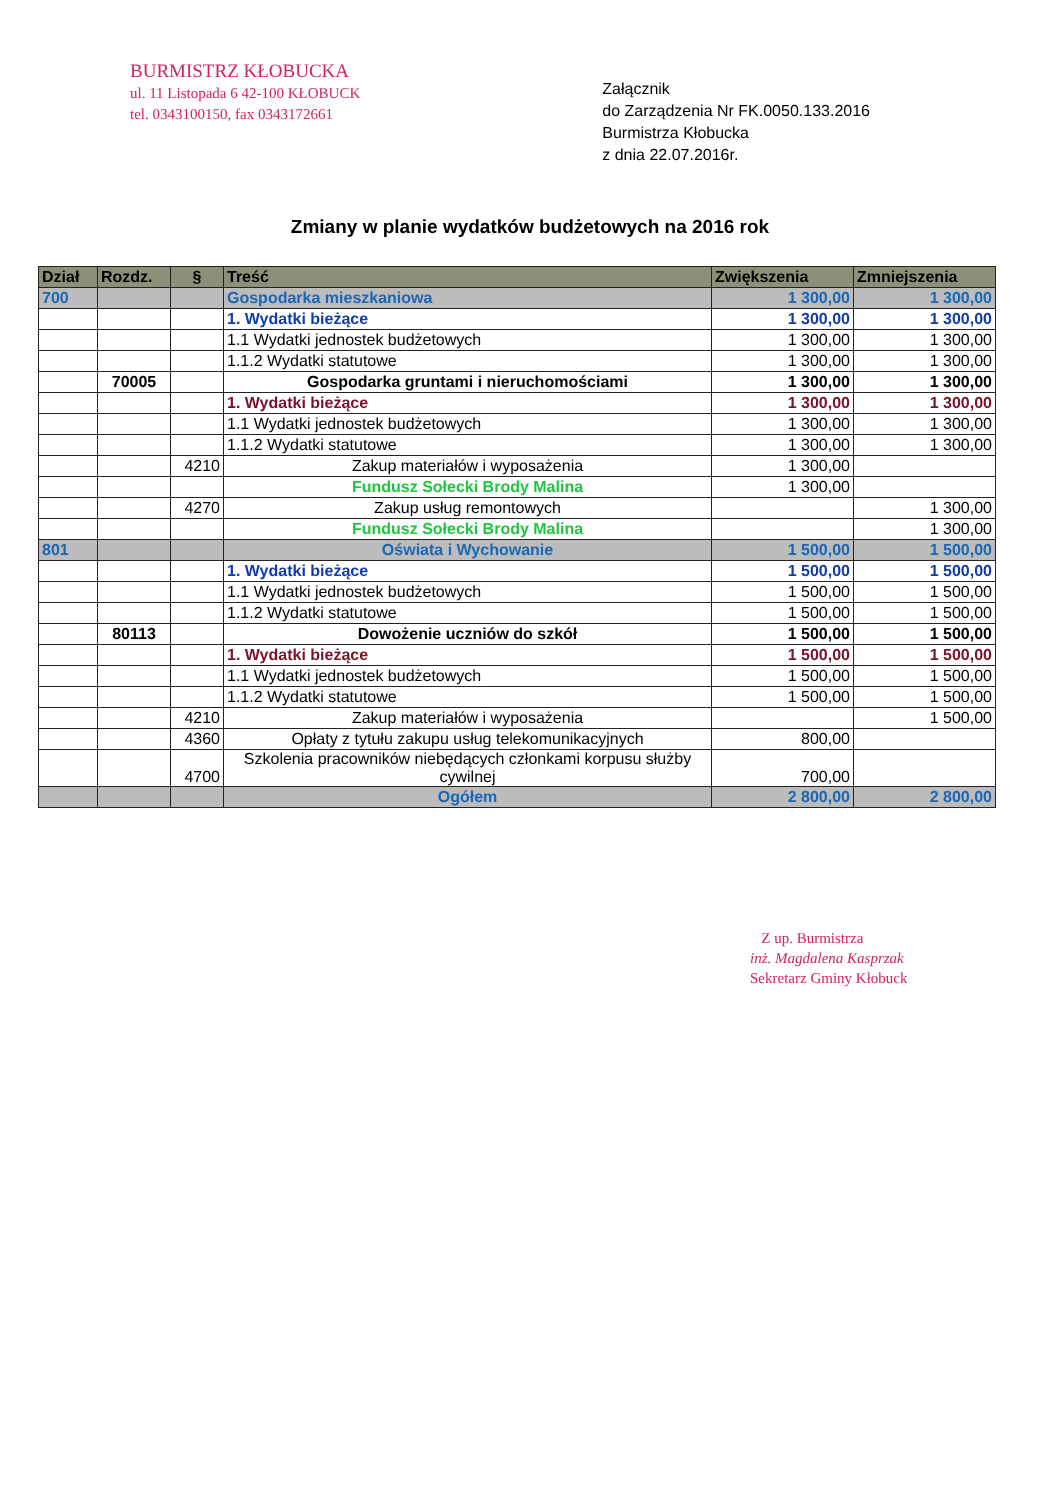BURMISTRZ KŁOBUCKA
ul. 11 Listopada 6 42-100 KŁOBUCK
tel. 0343100150, fax 0343172661
Załącznik
do Zarządzenia Nr FK.0050.133.2016
Burmistrza Kłobucka
z dnia 22.07.2016r.
Zmiany w planie wydatków budżetowych na 2016 rok
| Dział | Rozdz. | § | Treść | Zwiększenia | Zmniejszenia |
| --- | --- | --- | --- | --- | --- |
| 700 | | | Gospodarka mieszkaniowa | 1 300,00 | 1 300,00 |
| | | | 1. Wydatki bieżące | 1 300,00 | 1 300,00 |
| | | | 1.1 Wydatki jednostek budżetowych | 1 300,00 | 1 300,00 |
| | | | 1.1.2 Wydatki statutowe | 1 300,00 | 1 300,00 |
| | 70005 | | Gospodarka gruntami i nieruchomościami | 1 300,00 | 1 300,00 |
| | | | 1. Wydatki bieżące | 1 300,00 | 1 300,00 |
| | | | 1.1 Wydatki jednostek budżetowych | 1 300,00 | 1 300,00 |
| | | | 1.1.2 Wydatki statutowe | 1 300,00 | 1 300,00 |
| | | 4210 | Zakup materiałów i wyposażenia | 1 300,00 | |
| | | | Fundusz Sołecki Brody Malina | 1 300,00 | |
| | | 4270 | Zakup usług remontowych | | 1 300,00 |
| | | | Fundusz Sołecki Brody Malina | | 1 300,00 |
| 801 | | | Oświata i Wychowanie | 1 500,00 | 1 500,00 |
| | | | 1. Wydatki bieżące | 1 500,00 | 1 500,00 |
| | | | 1.1 Wydatki jednostek budżetowych | 1 500,00 | 1 500,00 |
| | | | 1.1.2 Wydatki statutowe | 1 500,00 | 1 500,00 |
| | 80113 | | Dowożenie uczniów do szkół | 1 500,00 | 1 500,00 |
| | | | 1. Wydatki bieżące | 1 500,00 | 1 500,00 |
| | | | 1.1 Wydatki jednostek budżetowych | 1 500,00 | 1 500,00 |
| | | | 1.1.2 Wydatki statutowe | 1 500,00 | 1 500,00 |
| | | 4210 | Zakup materiałów i wyposażenia | | 1 500,00 |
| | | 4360 | Opłaty z tytułu zakupu usług telekomunikacyjnych | 800,00 | |
| | | 4700 | Szkolenia pracowników niebędących członkami korpusu służby cywilnej | 700,00 | |
| | | | Ogółem | 2 800,00 | 2 800,00 |
Z up. Burmistrza
inż. Magdalena Kasprzak
Sekretarz Gminy Kłobuck